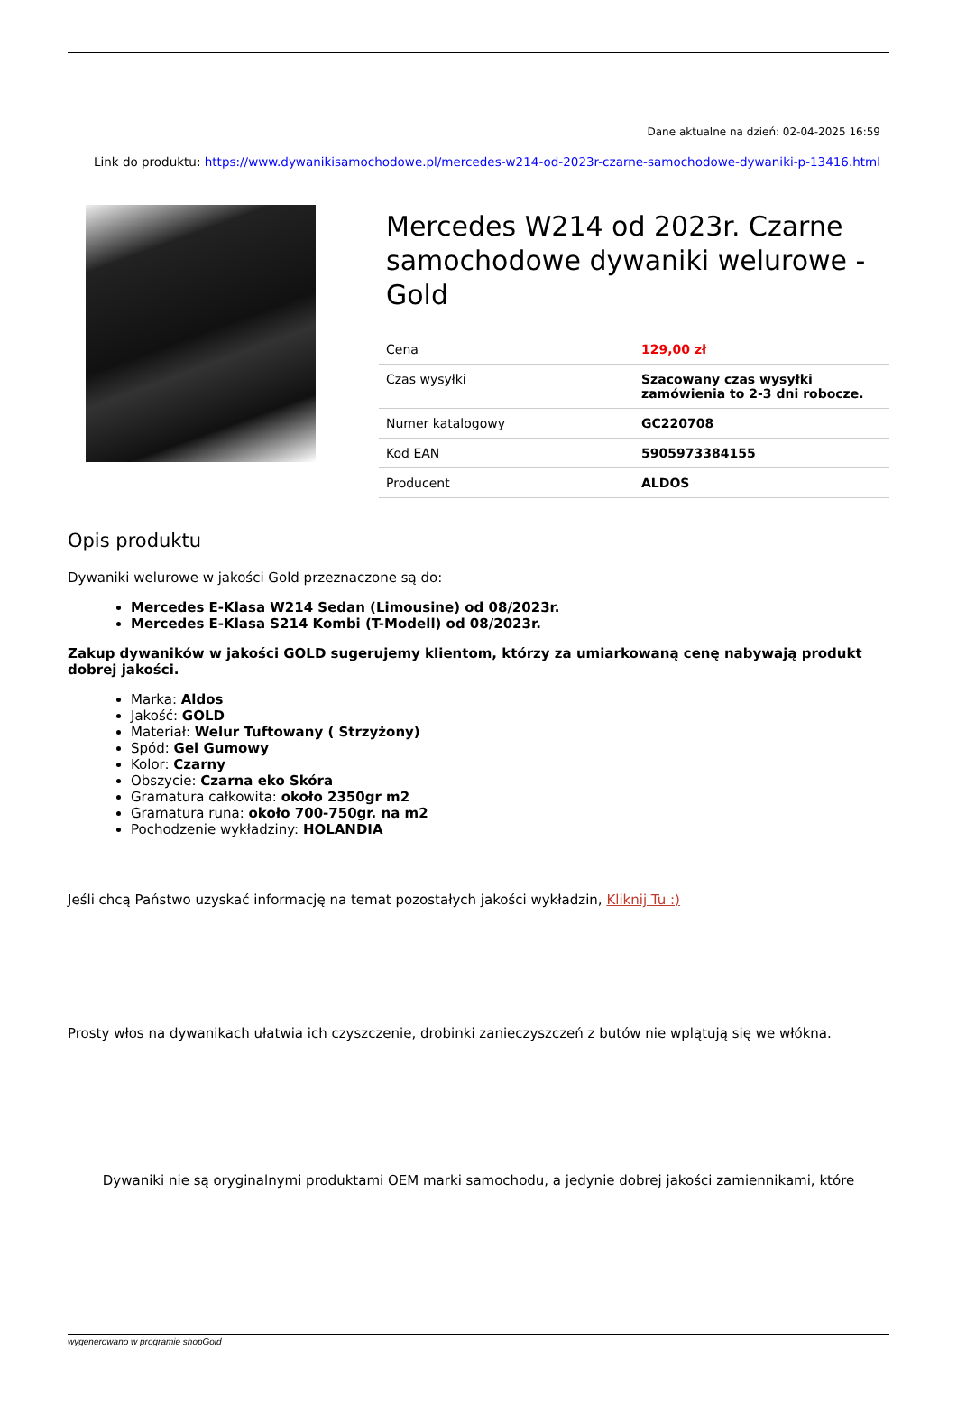Dane aktualne na dzień: 02-04-2025 16:59
Link do produktu: https://www.dywanikisamochodowe.pl/mercedes-w214-od-2023r-czarne-samochodowe-dywaniki-p-13416.html
Mercedes W214 od 2023r. Czarne samochodowe dywaniki welurowe - Gold
| Cena | 129,00 zł |
| Czas wysyłki | Szacowany czas wysyłki zamówienia to 2-3 dni robocze. |
| Numer katalogowy | GC220708 |
| Kod EAN | 5905973384155 |
| Producent | ALDOS |
Opis produktu
Dywaniki welurowe w jakości Gold przeznaczone są do:
Mercedes E-Klasa W214 Sedan (Limousine) od 08/2023r.
Mercedes E-Klasa S214 Kombi (T-Modell) od 08/2023r.
Zakup dywaników w jakości GOLD sugerujemy klientom, którzy za umiarkowaną cenę nabywają produkt dobrej jakości.
Marka: Aldos
Jakość: GOLD
Materiał: Welur Tuftowany ( Strzyżony)
Spód: Gel Gumowy
Kolor: Czarny
Obszycie: Czarna eko Skóra
Gramatura całkowita: około 2350gr m2
Gramatura runa: około 700-750gr. na m2
Pochodzenie wykładziny: HOLANDIA
Jeśli chcą Państwo uzyskać informację na temat pozostałych jakości wykładzin, Kliknij Tu :)
Prosty włos na dywanikach ułatwia ich czyszczenie, drobinki zanieczyszczeń z butów nie wplątują się we włókna.
Dywaniki nie są oryginalnymi produktami OEM marki samochodu, a jedynie dobrej jakości zamiennikami, które
wygenerowano w programie shopGold